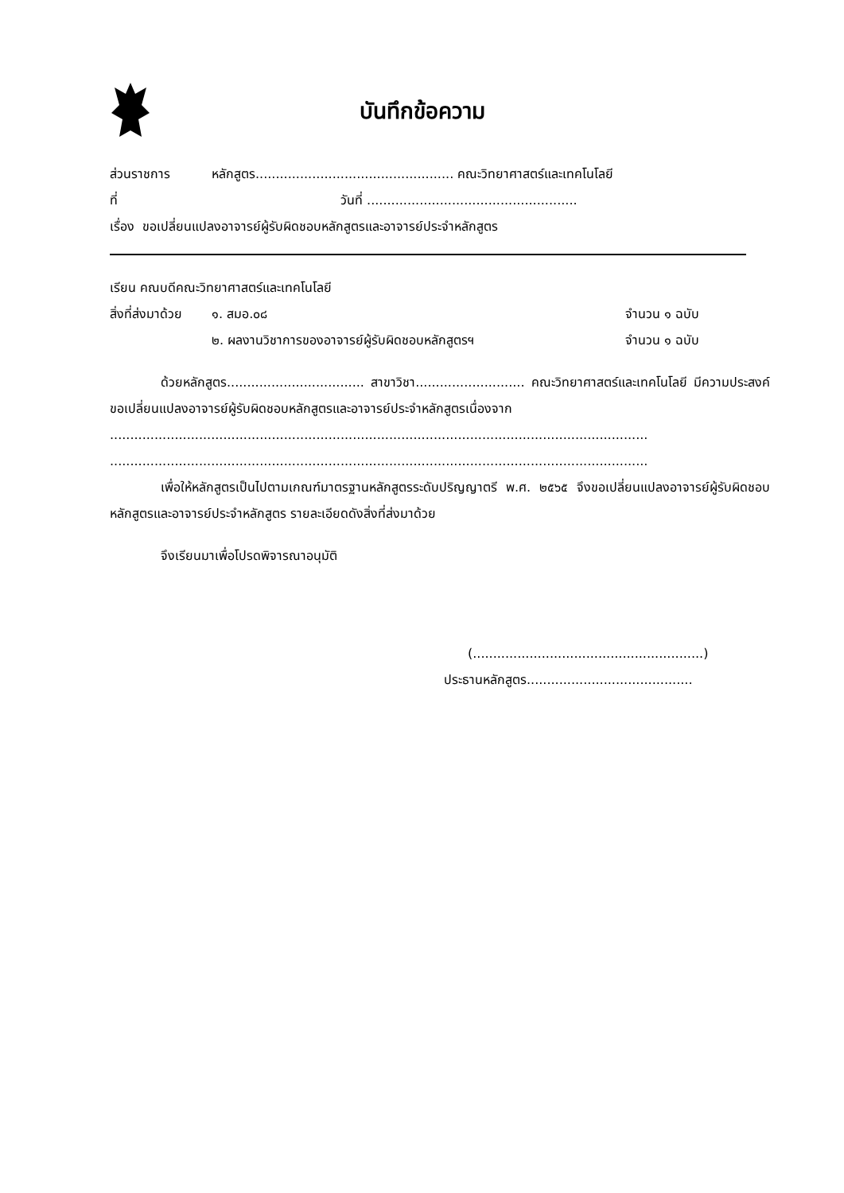บันทึกข้อความ
ส่วนราชการ หลักสูตร................................................. คณะวิทยาศาสตร์และเทคโนโลยี
ที่ วันที่ ....................................................
เรื่อง ขอเปลี่ยนแปลงอาจารย์ผู้รับผิดชอบหลักสูตรและอาจารย์ประจำหลักสูตร
เรียน คณบดีคณะวิทยาศาสตร์และเทคโนโลยี
สิ่งที่ส่งมาด้วย ๑. สมอ.๐๘ จำนวน ๑ ฉบับ
๒. ผลงานวิชาการของอาจารย์ผู้รับผิดชอบหลักสูตรฯ จำนวน ๑ ฉบับ
ด้วยหลักสูตร.................................. สาขาวิชา........................... คณะวิทยาศาสตร์และเทคโนโลยี มีความประสงค์ขอเปลี่ยนแปลงอาจารย์ผู้รับผิดชอบหลักสูตรและอาจารย์ประจำหลักสูตรเนื่องจาก
.....................................................................................................................................
.....................................................................................................................................
เพื่อให้หลักสูตรเป็นไปตามเกณฑ์มาตรฐานหลักสูตรระดับปริญญาตรี พ.ศ. ๒๕๖๕ จึงขอเปลี่ยนแปลงอาจารย์ผู้รับผิดชอบหลักสูตรและอาจารย์ประจำหลักสูตร รายละเอียดดังสิ่งที่ส่งมาด้วย
จึงเรียนมาเพื่อโปรดพิจารณาอนุมัติ
(.........................................................)
ประธานหลักสูตร.........................................